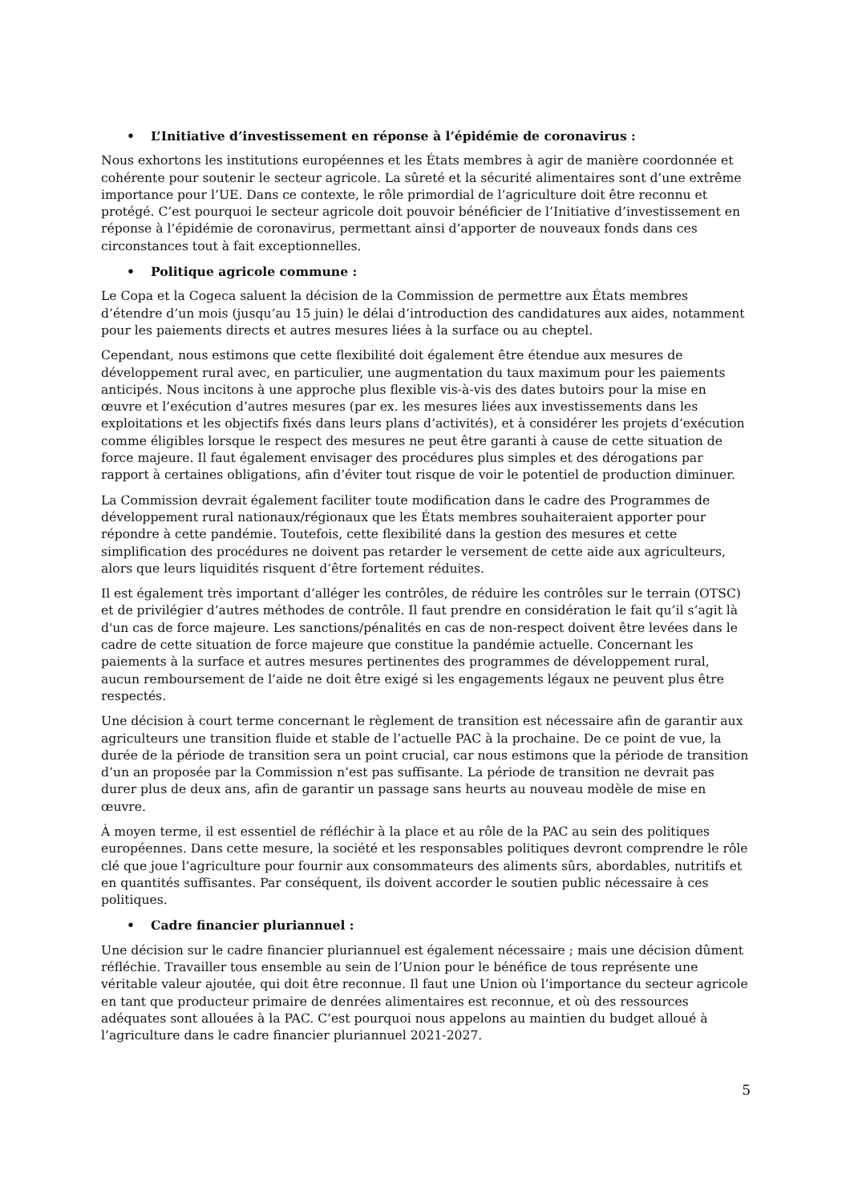• L’Initiative d’investissement en réponse à l’épidémie de coronavirus :
Nous exhortons les institutions européennes et les États membres à agir de manière coordonnée et cohérente pour soutenir le secteur agricole. La sûreté et la sécurité alimentaires sont d’une extrême importance pour l’UE. Dans ce contexte, le rôle primordial de l’agriculture doit être reconnu et protégé. C’est pourquoi le secteur agricole doit pouvoir bénéficier de l’Initiative d’investissement en réponse à l’épidémie de coronavirus, permettant ainsi d’apporter de nouveaux fonds dans ces circonstances tout à fait exceptionnelles.
• Politique agricole commune :
Le Copa et la Cogeca saluent la décision de la Commission de permettre aux États membres d’étendre d’un mois (jusqu’au 15 juin) le délai d’introduction des candidatures aux aides, notamment pour les paiements directs et autres mesures liées à la surface ou au cheptel.
Cependant, nous estimons que cette flexibilité doit également être étendue aux mesures de développement rural avec, en particulier, une augmentation du taux maximum pour les paiements anticipés. Nous incitons à une approche plus flexible vis-à-vis des dates butoirs pour la mise en œuvre et l’exécution d’autres mesures (par ex. les mesures liées aux investissements dans les exploitations et les objectifs fixés dans leurs plans d’activités), et à considérer les projets d’exécution comme éligibles lorsque le respect des mesures ne peut être garanti à cause de cette situation de force majeure. Il faut également envisager des procédures plus simples et des dérogations par rapport à certaines obligations, afin d’éviter tout risque de voir le potentiel de production diminuer.
La Commission devrait également faciliter toute modification dans le cadre des Programmes de développement rural nationaux/régionaux que les États membres souhaiteraient apporter pour répondre à cette pandémie. Toutefois, cette flexibilité dans la gestion des mesures et cette simplification des procédures ne doivent pas retarder le versement de cette aide aux agriculteurs, alors que leurs liquidités risquent d’être fortement réduites.
Il est également très important d’alléger les contrôles, de réduire les contrôles sur le terrain (OTSC) et de privilégier d’autres méthodes de contrôle. Il faut prendre en considération le fait qu’il s’agit là d'un cas de force majeure. Les sanctions/pénalités en cas de non-respect doivent être levées dans le cadre de cette situation de force majeure que constitue la pandémie actuelle. Concernant les paiements à la surface et autres mesures pertinentes des programmes de développement rural, aucun remboursement de l’aide ne doit être exigé si les engagements légaux ne peuvent plus être respectés.
Une décision à court terme concernant le règlement de transition est nécessaire afin de garantir aux agriculteurs une transition fluide et stable de l’actuelle PAC à la prochaine. De ce point de vue, la durée de la période de transition sera un point crucial, car nous estimons que la période de transition d’un an proposée par la Commission n’est pas suffisante. La période de transition ne devrait pas durer plus de deux ans, afin de garantir un passage sans heurts au nouveau modèle de mise en œuvre.
À moyen terme, il est essentiel de réfléchir à la place et au rôle de la PAC au sein des politiques européennes. Dans cette mesure, la société et les responsables politiques devront comprendre le rôle clé que joue l’agriculture pour fournir aux consommateurs des aliments sûrs, abordables, nutritifs et en quantités suffisantes. Par conséquent, ils doivent accorder le soutien public nécessaire à ces politiques.
• Cadre financier pluriannuel :
Une décision sur le cadre financier pluriannuel est également nécessaire ; mais une décision dûment réfléchie. Travailler tous ensemble au sein de l’Union pour le bénéfice de tous représente une véritable valeur ajoutée, qui doit être reconnue. Il faut une Union où l’importance du secteur agricole en tant que producteur primaire de denrées alimentaires est reconnue, et où des ressources adéquates sont allouées à la PAC. C’est pourquoi nous appelons au maintien du budget alloué à l’agriculture dans le cadre financier pluriannuel 2021-2027.
5